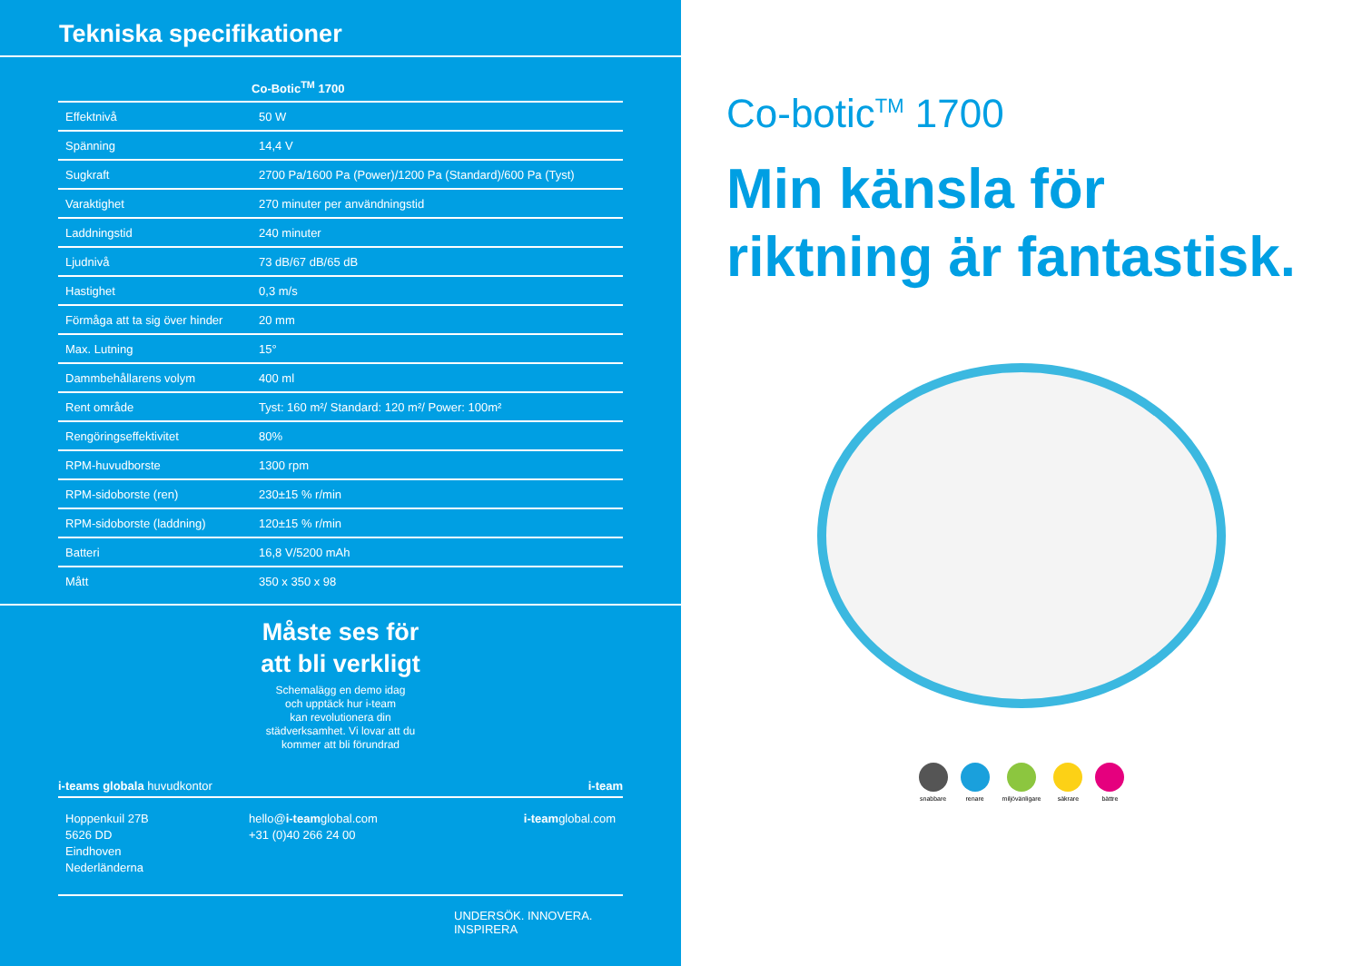Tekniska specifikationer
| | Co-Botic<sup>TM</sup> 1700 |
| --- | --- |
| Effektnivå | 50 W |
| Spänning | 14,4 V |
| Sugkraft | 2700 Pa/1600 Pa (Power)/1200 Pa (Standard)/600 Pa (Tyst) |
| Varaktighet | 270 minuter per användningstid |
| Laddningstid | 240 minuter |
| Ljudnivå | 73 dB/67 dB/65 dB |
| Hastighet | 0,3 m/s |
| Förmåga att ta sig över hinder | 20 mm |
| Max. Lutning | 15° |
| Dammbehållarens volym | 400 ml |
| Rent område | Tyst: 160 m²/ Standard: 120 m²/ Power: 100m² |
| Rengöringseffektivitet | 80% |
| RPM-huvudborste | 1300 rpm |
| RPM-sidoborste (ren) | 230±15 % r/min |
| RPM-sidoborste (laddning) | 120±15 % r/min |
| Batteri | 16,8 V/5200 mAh |
| Mått | 350 x 350 x 98 |
Måste ses för
att bli verkligt
Schemalägg en demo idag
och upptäck hur i-team
kan revolutionera din
städverksamhet. Vi lovar att du
kommer att bli förundrad
i-teams globala huvudkontor i-team
Hoppenkuil 27B
5626 DD
Eindhoven
Nederländerna
hello@i-teamglobal.com
+31 (0)40 266 24 00
i-teamglobal.com
UNDERSÖK. INNOVERA.
INSPIRERA
Co-botic<sup>TM</sup> 1700
Min känsla för
riktning är fantastisk.
snabbare renare miljövänligare säkrare bättre